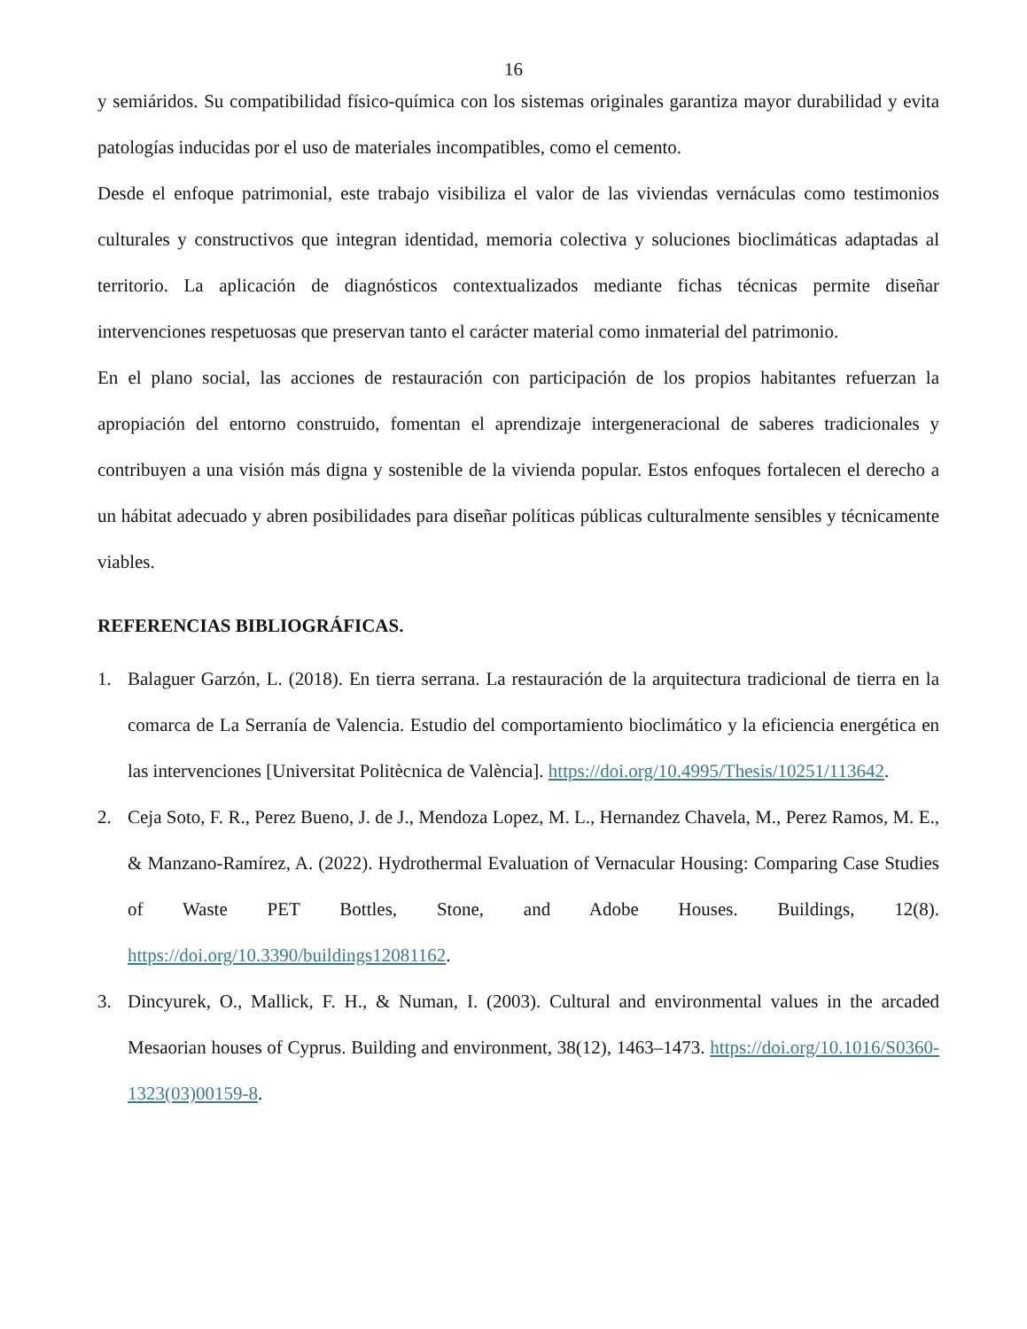16
y semiáridos. Su compatibilidad físico-química con los sistemas originales garantiza mayor durabilidad y evita patologías inducidas por el uso de materiales incompatibles, como el cemento.
Desde el enfoque patrimonial, este trabajo visibiliza el valor de las viviendas vernáculas como testimonios culturales y constructivos que integran identidad, memoria colectiva y soluciones bioclimáticas adaptadas al territorio. La aplicación de diagnósticos contextualizados mediante fichas técnicas permite diseñar intervenciones respetuosas que preservan tanto el carácter material como inmaterial del patrimonio.
En el plano social, las acciones de restauración con participación de los propios habitantes refuerzan la apropiación del entorno construido, fomentan el aprendizaje intergeneracional de saberes tradicionales y contribuyen a una visión más digna y sostenible de la vivienda popular. Estos enfoques fortalecen el derecho a un hábitat adecuado y abren posibilidades para diseñar políticas públicas culturalmente sensibles y técnicamente viables.
REFERENCIAS BIBLIOGRÁFICAS.
1. Balaguer Garzón, L. (2018). En tierra serrana. La restauración de la arquitectura tradicional de tierra en la comarca de La Serranía de Valencia. Estudio del comportamiento bioclimático y la eficiencia energética en las intervenciones [Universitat Politècnica de València]. https://doi.org/10.4995/Thesis/10251/113642.
2. Ceja Soto, F. R., Perez Bueno, J. de J., Mendoza Lopez, M. L., Hernandez Chavela, M., Perez Ramos, M. E., & Manzano-Ramírez, A. (2022). Hydrothermal Evaluation of Vernacular Housing: Comparing Case Studies of Waste PET Bottles, Stone, and Adobe Houses. Buildings, 12(8). https://doi.org/10.3390/buildings12081162.
3. Dincyurek, O., Mallick, F. H., & Numan, I. (2003). Cultural and environmental values in the arcaded Mesaorian houses of Cyprus. Building and environment, 38(12), 1463–1473. https://doi.org/10.1016/S0360-1323(03)00159-8.